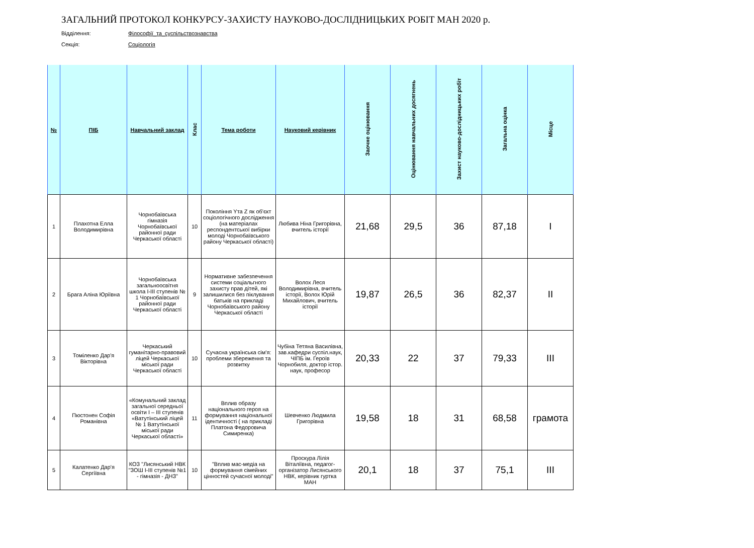ЗАГАЛЬНИЙ ПРОТОКОЛ КОНКУРСУ-ЗАХИСТУ НАУКОВО-ДОСЛІДНИЦЬКИХ РОБІТ МАН 2020 р.
Відділення: Філософії_та_суспільствознавства
Секція: Соціологія
| № | ПІБ | Навчальний заклад | Клас | Тема роботи | Науковий керівник | Заочне оцінювання | Оцінювання навчальних досягнень | Захист науково-дослідницьких робіт | Загальна оцінка | Місце |
| --- | --- | --- | --- | --- | --- | --- | --- | --- | --- | --- |
| 1 | Плахотна Елла Володимирівна | Чорнобаївська гімназія Чорнобаївської районної ради Черкаської області | 10 | Покоління Yта Z як об'єкт соціологічного дослідження (на матеріалах респондентської вибірки молоді Чорнобаївського району Черкаської області) | Любива Ніна Григорівна, вчитель історії | 21,68 | 29,5 | 36 | 87,18 | І |
| 2 | Брага Аліна Юріївна | Чорнобаївська загальноосвітня школа І-ІІІ ступенів № 1 Чорнобаївської районної ради Черкаської області | 9 | Нормативне забезпечення системи соціальгного захисту прав дітей, які залишилися без піклування батьків на прикладі Чорнобаївського району Черкаської області | Волох Леся Володимирівна, вчитель історії, Волох Юрій Михайлович, вчитель історії | 19,87 | 26,5 | 36 | 82,37 | ІІ |
| 3 | Томіленко Дар'я Вікторівна | Черкаський гуманітарно-правовий ліцей Черкаської міської ради Черкаської області | 10 | Сучасна українська сім'я: проблеми збереження та розвитку | Чубіна Тетяна Василівна, зав.кафедри суспіл.наук, ЧІПБ ім. Героїв Чорнобиля, доктор істор. наук, професор | 20,33 | 22 | 37 | 79,33 | ІІІ |
| 4 | Пюстонен Софія Романівна | «Комунальний заклад загальної середньої освіти І – ІІІ ступенів «Ватутінський ліцей № 1 Ватутінської міської ради Черкаської області» | 11 | Вплив образу національного героя на формування національної ідентичності ( на прикладі Платона Федоровича Симиренка) | Шевченко Людмила Григорівна | 19,58 | 18 | 31 | 68,58 | грамота |
| 5 | Калатенко Дар'я Сергіївна | КОЗ "Лисянський НВК "ЗОШ І-ІІІ ступенів №1 - гімназія - ДНЗ" | 10 | "Вплив мас-медіа на формування сімейних цінностей сучасної молоді" | Проскура Лілія Віталіївна, педагог-організатор Лисянського НВК, керівник гуртка МАН | 20,1 | 18 | 37 | 75,1 | ІІІ |